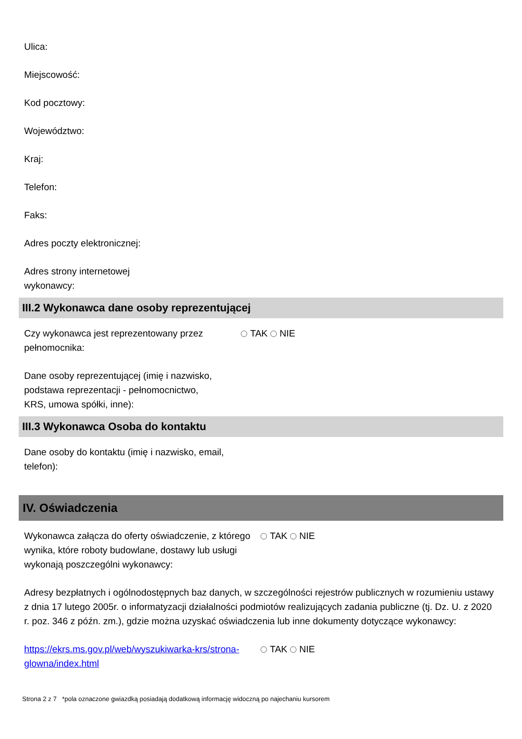Ulica:
Miejscowość:
Kod pocztowy:
Województwo:
Kraj:
Telefon:
Faks:
Adres poczty elektronicznej:
Adres strony internetowej wykonawcy:
III.2 Wykonawca dane osoby reprezentującej
Czy wykonawca jest reprezentowany przez pełnomocnika:
TAK NIE
Dane osoby reprezentującej (imię i nazwisko, podstawa reprezentacji - pełnomocnictwo, KRS, umowa spółki, inne):
III.3 Wykonawca Osoba do kontaktu
Dane osoby do kontaktu (imię i nazwisko, email, telefon):
IV. Oświadczenia
Wykonawca załącza do oferty oświadczenie, z którego wynika, które roboty budowlane, dostawy lub usługi wykonają poszczególni wykonawcy:
TAK NIE
Adresy bezpłatnych i ogólnodostępnych baz danych, w szczególności rejestrów publicznych w rozumieniu ustawy z dnia 17 lutego 2005r. o informatyzacji działalności podmiotów realizujących zadania publiczne (tj. Dz. U. z 2020 r. poz. 346 z późn. zm.), gdzie można uzyskać oświadczenia lub inne dokumenty dotyczące wykonawcy:
https://ekrs.ms.gov.pl/web/wyszukiwarka-krs/strona-glowna/index.html
TAK NIE
Strona 2 z 7 *pola oznaczone gwiazdką posiadają dodatkową informację widoczną po najechaniu kursorem